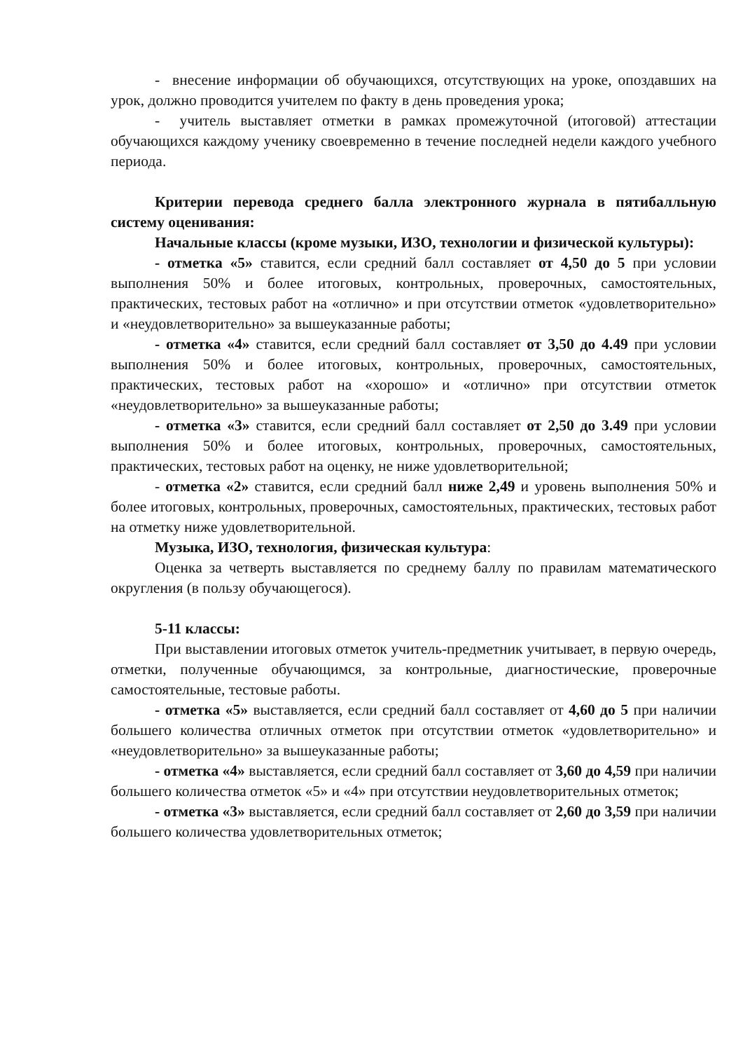- внесение информации об обучающихся, отсутствующих на уроке, опоздавших на урок, должно проводится учителем по факту в день проведения урока;
- учитель выставляет отметки в рамках промежуточной (итоговой) аттестации обучающихся каждому ученику своевременно в течение последней недели каждого учебного периода.
Критерии перевода среднего балла электронного журнала в пятибалльную систему оценивания:
Начальные классы (кроме музыки, ИЗО, технологии и физической культуры):
- отметка «5» ставится, если средний балл составляет от 4,50 до 5 при условии выполнения 50% и более итоговых, контрольных, проверочных, самостоятельных, практических, тестовых работ на «отлично» и при отсутствии отметок «удовлетворительно» и «неудовлетворительно» за вышеуказанные работы;
- отметка «4» ставится, если средний балл составляет от 3,50 до 4.49 при условии выполнения 50% и более итоговых, контрольных, проверочных, самостоятельных, практических, тестовых работ на «хорошо» и «отлично» при отсутствии отметок «неудовлетворительно» за вышеуказанные работы;
- отметка «3» ставится, если средний балл составляет от 2,50 до 3.49 при условии выполнения 50% и более итоговых, контрольных, проверочных, самостоятельных, практических, тестовых работ на оценку, не ниже удовлетворительной;
- отметка «2» ставится, если средний балл ниже 2,49 и уровень выполнения 50% и более итоговых, контрольных, проверочных, самостоятельных, практических, тестовых работ на отметку ниже удовлетворительной.
Музыка, ИЗО, технология, физическая культура:
Оценка за четверть выставляется по среднему баллу по правилам математического округления (в пользу обучающегося).
5-11 классы:
При выставлении итоговых отметок учитель-предметник учитывает, в первую очередь, отметки, полученные обучающимся, за контрольные, диагностические, проверочные самостоятельные, тестовые работы.
- отметка «5» выставляется, если средний балл составляет от 4,60 до 5 при наличии большего количества отличных отметок при отсутствии отметок «удовлетворительно» и «неудовлетворительно» за вышеуказанные работы;
- отметка «4» выставляется, если средний балл составляет от 3,60 до 4,59 при наличии большего количества отметок «5» и «4» при отсутствии неудовлетворительных отметок;
- отметка «3» выставляется, если средний балл составляет от 2,60 до 3,59 при наличии большего количества удовлетворительных отметок;